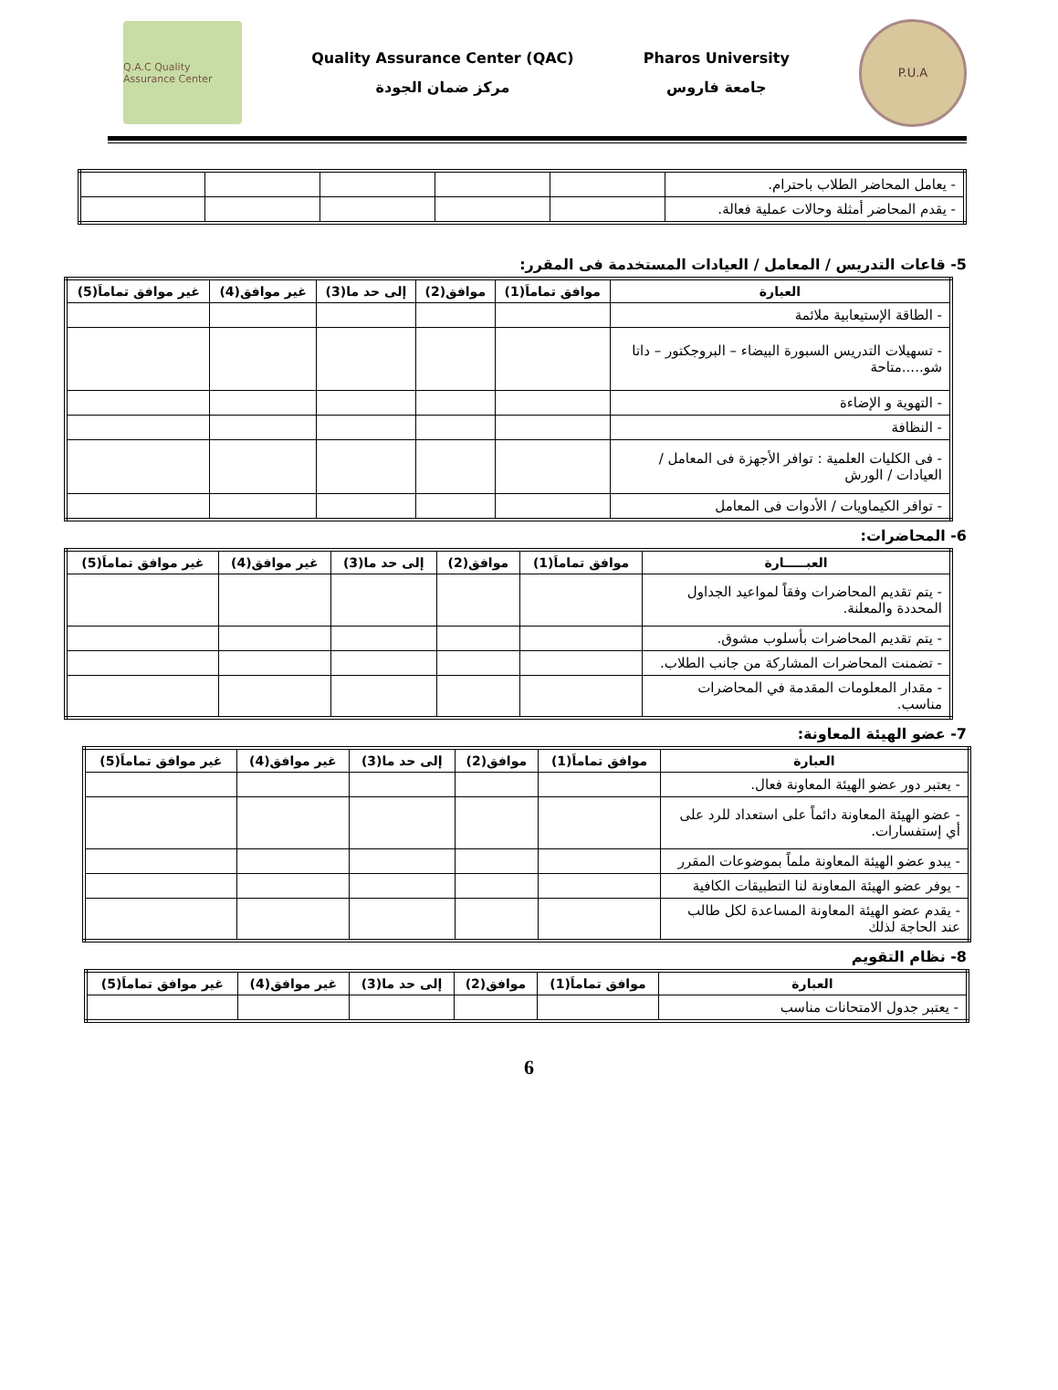Q.A.C Quality Assurance Center
Quality Assurance Center (QAC)
مركز ضمان الجودة
Pharos University
جامعة فاروس
P.U.A
| - يعامل المحاضر الطلاب باحترام. | | | | | |
| - يقدم المحاضر أمثلة وحالات عملية فعالة. | | | | | |
5- قاعات التدريس / المعامل / العيادات المستخدمة فى المقرر:
| العبارة | موافق تماماَ(1) | موافق(2) | إلى حد ما(3) | غير موافق(4) | غير موافق تماماَ(5) |
| --- | --- | --- | --- | --- | --- |
| - الطاقة الإستيعابية ملائمة | | | | | |
| - تسهيلات التدريس السبورة البيضاء – البروجكتور – داتا شو.....متاحة | | | | | |
| - التهوية و الإضاءة | | | | | |
| - النظافة | | | | | |
| - فى الكليات العلمية : توافر الأجهزة فى المعامل / العيادات / الورش | | | | | |
| - توافر الكيماويات / الأدوات فى المعامل | | | | | |
6- المحاضرات:
| العبـــــارة | موافق تماماَ(1) | موافق(2) | إلى حد ما(3) | غير موافق(4) | غير موافق تماماَ(5) |
| --- | --- | --- | --- | --- | --- |
| - يتم تقديم المحاضرات وفقاً لمواعيد الجداول المحددة والمعلنة. | | | | | |
| - يتم تقديم المحاضرات بأسلوب مشوق. | | | | | |
| - تضمنت المحاضرات المشاركة من جانب الطلاب. | | | | | |
| - مقدار المعلومات المقدمة في المحاضرات مناسب. | | | | | |
7- عضو الهيئة المعاونة:
| العبارة | موافق تماماَ(1) | موافق(2) | إلى حد ما(3) | غير موافق(4) | غير موافق تماماَ(5) |
| --- | --- | --- | --- | --- | --- |
| - يعتبر دور عضو الهيئة المعاونة فعال. | | | | | |
| - عضو الهيئة المعاونة دائماً على استعداد للرد على أي إستفسارات. | | | | | |
| - يبدو عضو الهيئة المعاونة ملماً بموضوعات المقرر | | | | | |
| - يوفر عضو الهيئة المعاونة لنا التطبيقات الكافية | | | | | |
| - يقدم عضو الهيئة المعاونة المساعدة لكل طالب عند الحاجة لذلك | | | | | |
8- نظام التقويم
| العبارة | موافق تماماَ(1) | موافق(2) | إلى حد ما(3) | غير موافق(4) | غير موافق تماماَ(5) |
| --- | --- | --- | --- | --- | --- |
| - يعتبر جدول الامتحانات مناسب | | | | | |
6